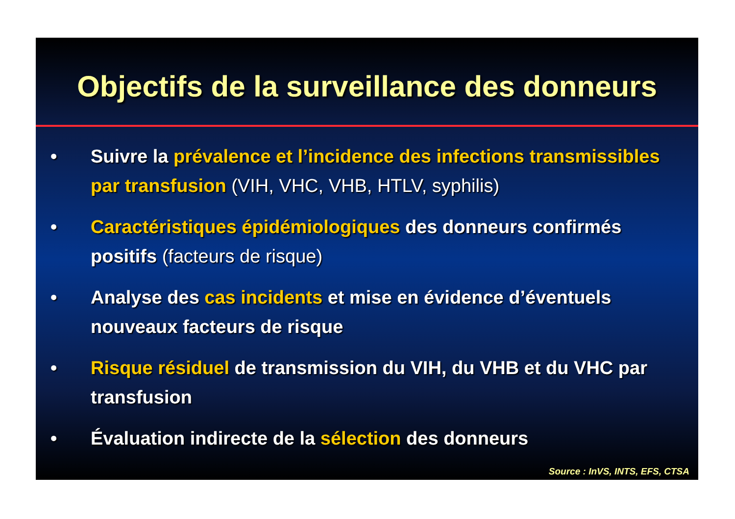Objectifs de la surveillance des donneurs
• Suivre la prévalence et l’incidence des infections transmissibles par transfusion (VIH, VHC, VHB, HTLV, syphilis)
• Caractéristiques épidémiologiques des donneurs confirmés positifs (facteurs de risque)
• Analyse des cas incidents et mise en évidence d’éventuels nouveaux facteurs de risque
• Risque résiduel de transmission du VIH, du VHB et du VHC par transfusion
• Évaluation indirecte de la sélection des donneurs
Source : InVS, INTS, EFS, CTSA